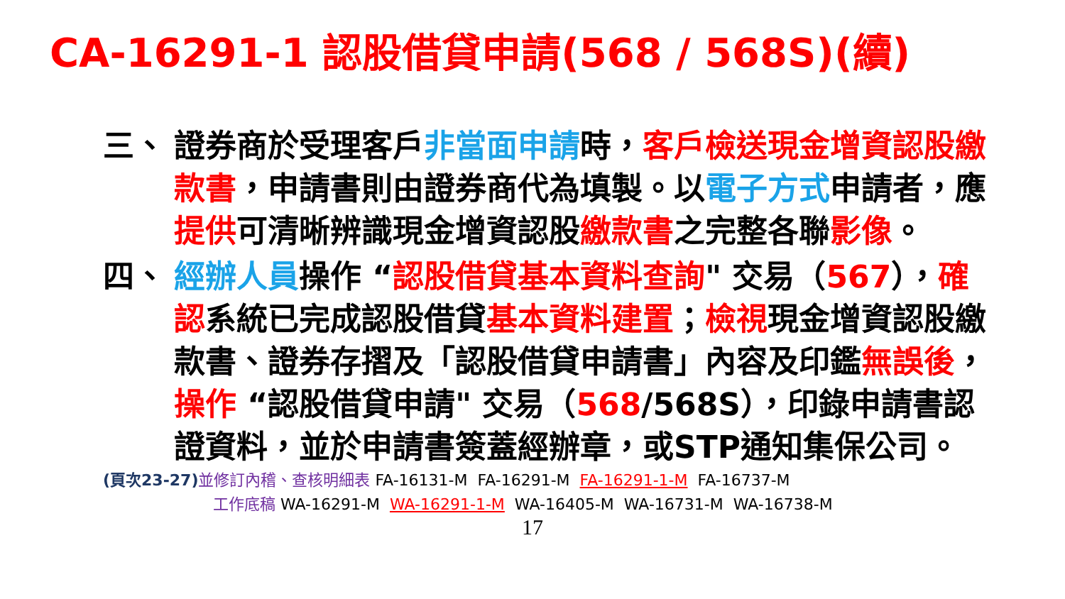CA-16291-1 認股借貸申請(568 / 568S)(續)
三、 證券商於受理客戶非當面申請時，客戶檢送現金增資認股繳款書，申請書則由證券商代為填製。以電子方式申請者，應提供可清晰辨識現金增資認股繳款書之完整各聯影像。
四、 經辦人員操作 “認股借貸基本資料查詢" 交易（567），確認系統已完成認股借貸基本資料建置；檢視現金增資認股繳款書、證券存摺及「認股借貸申請書」內容及印鑑無誤後，操作 “認股借貸申請" 交易（568/568S），印錄申請書認證資料，並於申請書簽蓋經辦章，或STP通知集保公司。
(頁次23-27) 並修訂內稽、查核明細表 FA-16131-M FA-16291-M FA-16291-1-M FA-16737-M
工作底稿 WA-16291-M WA-16291-1-M WA-16405-M WA-16731-M WA-16738-M
17